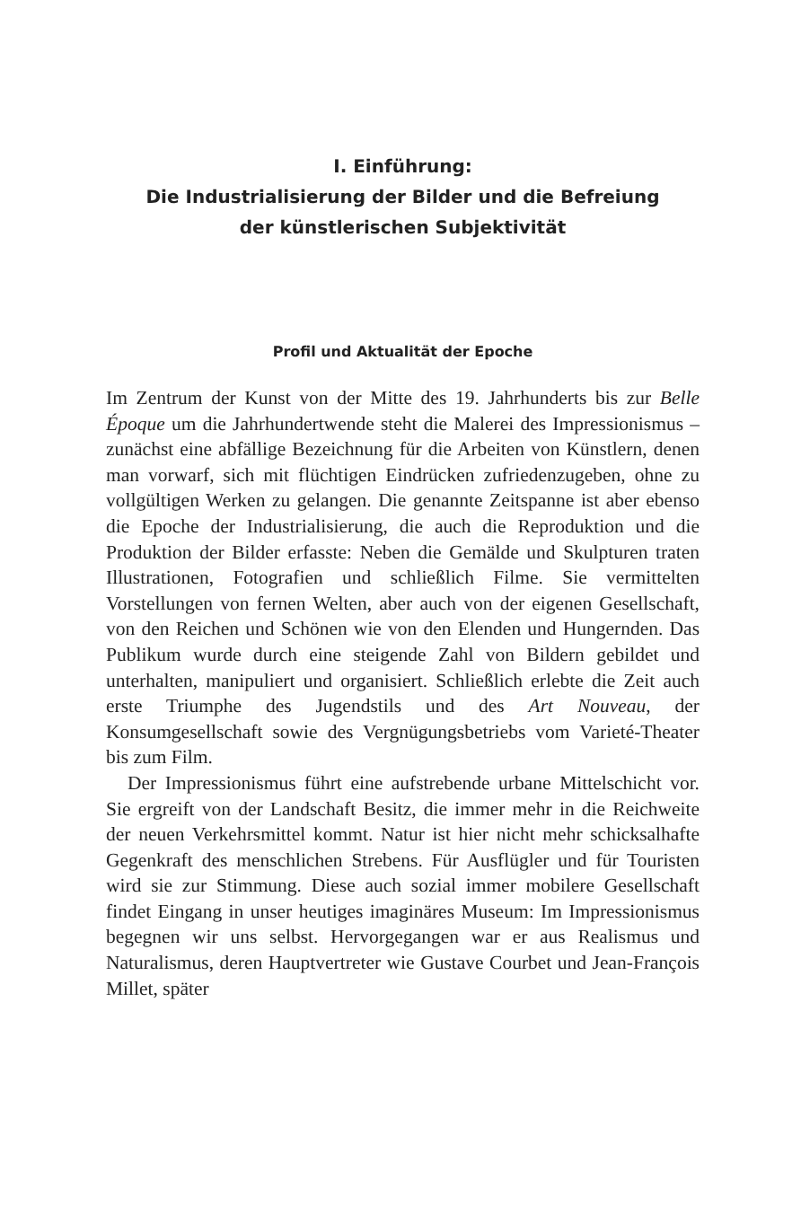I. Einführung:
Die Industrialisierung der Bilder und die Befreiung
der künstlerischen Subjektivität
Profil und Aktualität der Epoche
Im Zentrum der Kunst von der Mitte des 19. Jahrhunderts bis zur Belle Époque um die Jahrhundertwende steht die Malerei des Impressionismus – zunächst eine abfällige Bezeichnung für die Arbeiten von Künstlern, denen man vorwarf, sich mit flüchtigen Eindrücken zufriedenzugeben, ohne zu vollgültigen Werken zu gelangen. Die genannte Zeitspanne ist aber ebenso die Epoche der Industrialisierung, die auch die Reproduktion und die Produktion der Bilder erfasste: Neben die Gemälde und Skulpturen traten Illustrationen, Fotografien und schließlich Filme. Sie vermittelten Vorstellungen von fernen Welten, aber auch von der eigenen Gesellschaft, von den Reichen und Schönen wie von den Elenden und Hungernden. Das Publikum wurde durch eine steigende Zahl von Bildern gebildet und unterhalten, manipuliert und organisiert. Schließlich erlebte die Zeit auch erste Triumphe des Jugendstils und des Art Nouveau, der Konsumgesellschaft sowie des Vergnügungsbetriebs vom Varieté-Theater bis zum Film.
Der Impressionismus führt eine aufstrebende urbane Mittelschicht vor. Sie ergreift von der Landschaft Besitz, die immer mehr in die Reichweite der neuen Verkehrsmittel kommt. Natur ist hier nicht mehr schicksalhafte Gegenkraft des menschlichen Strebens. Für Ausflügler und für Touristen wird sie zur Stimmung. Diese auch sozial immer mobilere Gesellschaft findet Eingang in unser heutiges imaginäres Museum: Im Impressionismus begegnen wir uns selbst. Hervorgegangen war er aus Realismus und Naturalismus, deren Hauptvertreter wie Gustave Courbet und Jean-François Millet, später